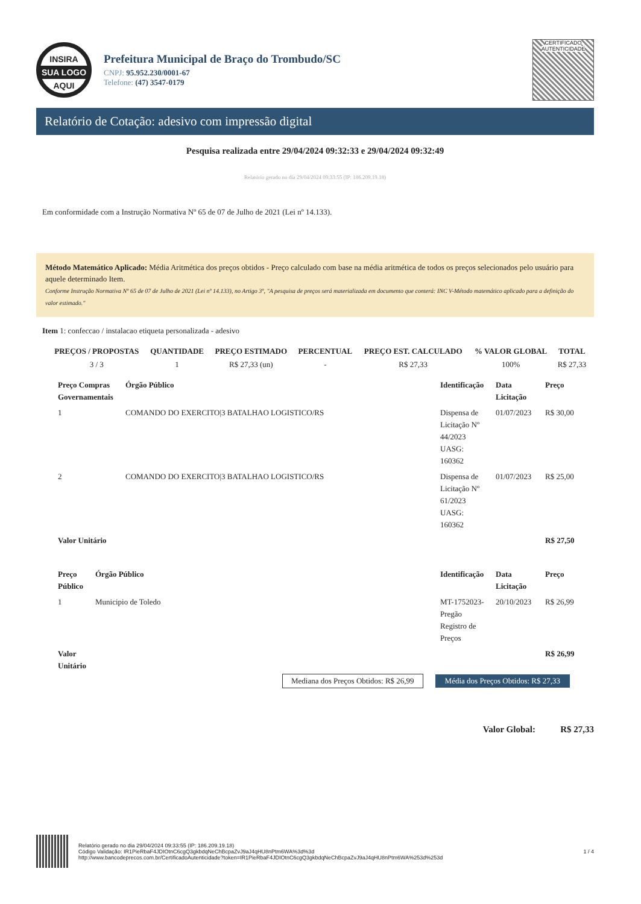INSIRA
SUA LOGO
AQUI
Prefeitura Municipal de Braço do Trombudo/SC
CNPJ: 95.952.230/0001-67
Telefone: (47) 3547-0179
CERTIFICADO
AUTENTICIDADE
Relatório de Cotação: adesivo com impressão digital
Pesquisa realizada entre 29/04/2024 09:32:33 e 29/04/2024 09:32:49
Relatório gerado no dia 29/04/2024 09:33:55 (IP: 186.209.19.18)
Em conformidade com a Instrução Normativa Nº 65 de 07 de Julho de 2021 (Lei nº 14.133).
Método Matemático Aplicado: Média Aritmética dos preços obtidos - Preço calculado com base na média aritmética de todos os preços selecionados pelo usuário para aquele determinado Item.
Conforme Instrução Normativa Nº 65 de 07 de Julho de 2021 (Lei nº 14.133), no Artigo 3º, "A pesquisa de preços será materializada em documento que conterá: INC V-Método matemático aplicado para a definição do valor estimado."
Item 1: confeccao / instalacao etiqueta personalizada - adesivo
| PREÇOS / PROPOSTAS | QUANTIDADE | PREÇO ESTIMADO | PERCENTUAL | PREÇO EST. CALCULADO | % VALOR GLOBAL | TOTAL |
| --- | --- | --- | --- | --- | --- | --- |
| 3 / 3 | 1 | R$ 27,33 (un) | - | R$ 27,33 | 100% | R$ 27,33 |
| Preço Compras Governamentais | Órgão Público | Identificação | Data Licitação | Preço |
| --- | --- | --- | --- | --- |
| 1 | COMANDO DO EXERCITO/3 BATALHAO LOGISTICO/RS | Dispensa de Licitação Nº 44/2023 UASG: 160362 | 01/07/2023 | R$ 30,00 |
| 2 | COMANDO DO EXERCITO/3 BATALHAO LOGISTICO/RS | Dispensa de Licitação Nº 61/2023 UASG: 160362 | 01/07/2023 | R$ 25,00 |
| Valor Unitário | | | | R$ 27,50 |
| Preço Público | Órgão Público | Identificação | Data Licitação | Preço |
| --- | --- | --- | --- | --- |
| 1 | Municipio de Toledo | MT-1752023-Pregão Registro de Preços | 20/10/2023 | R$ 26,99 |
| Valor Unitário | | | | R$ 26,99 |
Mediana dos Preços Obtidos: R$ 26,99 Média dos Preços Obtidos: R$ 27,33
Valor Global: R$ 27,33
Relatório gerado no dia 29/04/2024 09:33:55 (IP: 186.209.19.18)
Código Validação: IR1PieRbaF4JDIOtnC6cgQ3gkbdqNeChBcpaZvJ9aJ4qHU8nPtm6WA%3d%3d
http://www.bancodeprecos.com.br/CertificadoAutenticidade?token=IR1PieRbaF4JDIOtnC6cgQ3gkbdqNeChBcpaZvJ9aJ4qHU8nPtm6WA%253d%253d
1 / 4